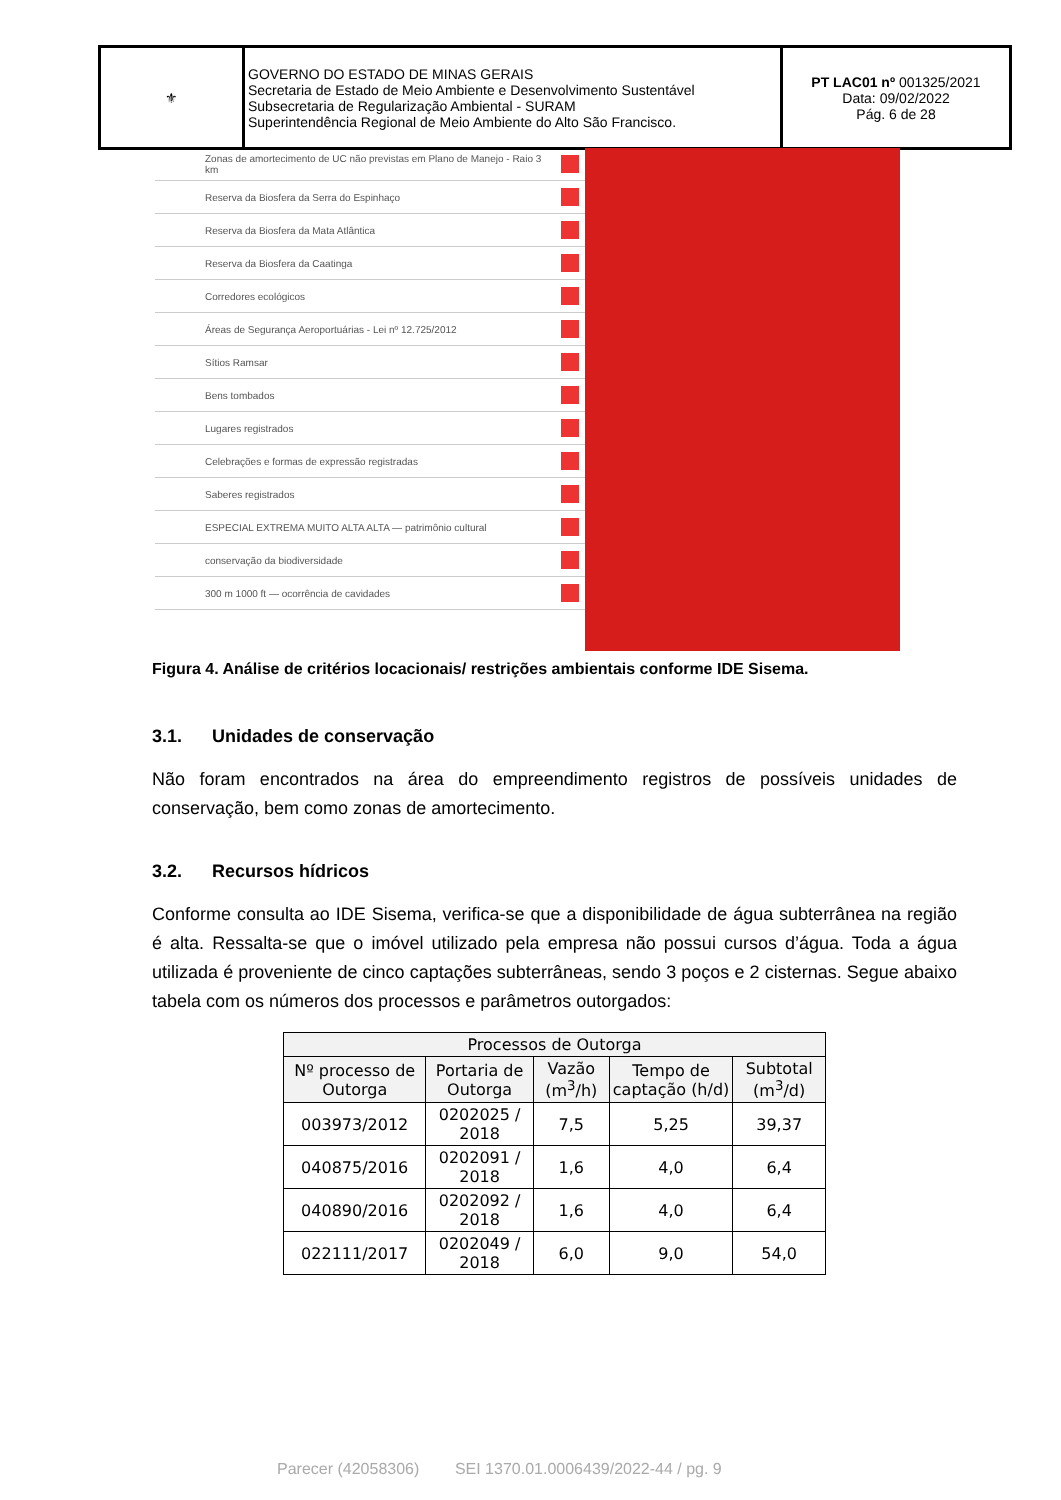| ⚜ | GOVERNO DO ESTADO DE MINAS GERAIS Secretaria de Estado de Meio Ambiente e Desenvolvimento Sustentável Subsecretaria de Regularização Ambiental - SURAM Superintendência Regional de Meio Ambiente do Alto São Francisco. | PT LAC01 nº 001325/2021 Data: 09/02/2022 Pág. 6 de 28 |
Zonas de amortecimento de UC não previstas em Plano de Manejo - Raio 3 km
Reserva da Biosfera da Serra do Espinhaço
Reserva da Biosfera da Mata Atlântica
Reserva da Biosfera da Caatinga
Corredores ecológicos
Áreas de Segurança Aeroportuárias - Lei nº 12.725/2012
Sítios Ramsar
Bens tombados
Lugares registrados
Celebrações e formas de expressão registradas
Saberes registrados
ESPECIAL EXTREMA MUITO ALTA ALTA — patrimônio cultural
conservação da biodiversidade
300 m 1000 ft — ocorrência de cavidades
Figura 4. Análise de critérios locacionais/ restrições ambientais conforme IDE Sisema.
3.1. Unidades de conservação
Não foram encontrados na área do empreendimento registros de possíveis unidades de conservação, bem como zonas de amortecimento.
3.2. Recursos hídricos
Conforme consulta ao IDE Sisema, verifica-se que a disponibilidade de água subterrânea na região é alta. Ressalta-se que o imóvel utilizado pela empresa não possui cursos d’água. Toda a água utilizada é proveniente de cinco captações subterrâneas, sendo 3 poços e 2 cisternas. Segue abaixo tabela com os números dos processos e parâmetros outorgados:
| Processos de Outorga | | | | |
| --- | --- | --- | --- | --- |
| Nº processo de Outorga | Portaria de Outorga | Vazão (m<sup>3</sup>/h) | Tempo de captação (h/d) | Subtotal (m<sup>3</sup>/d) |
| 003973/2012 | 0202025 / 2018 | 7,5 | 5,25 | 39,37 |
| 040875/2016 | 0202091 / 2018 | 1,6 | 4,0 | 6,4 |
| 040890/2016 | 0202092 / 2018 | 1,6 | 4,0 | 6,4 |
| 022111/2017 | 0202049 / 2018 | 6,0 | 9,0 | 54,0 |
Parecer (42058306) SEI 1370.01.0006439/2022-44 / pg. 9